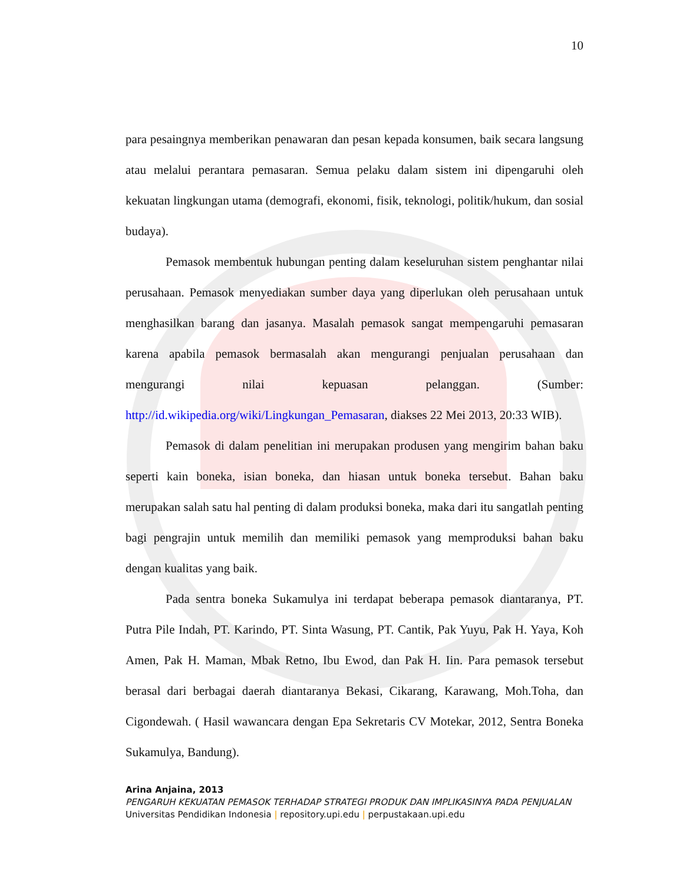10
para pesaingnya memberikan penawaran dan pesan kepada konsumen, baik secara langsung atau melalui perantara pemasaran. Semua pelaku dalam sistem ini dipengaruhi oleh kekuatan lingkungan utama (demografi, ekonomi, fisik, teknologi, politik/hukum, dan sosial budaya).
Pemasok membentuk hubungan penting dalam keseluruhan sistem penghantar nilai perusahaan. Pemasok menyediakan sumber daya yang diperlukan oleh perusahaan untuk menghasilkan barang dan jasanya. Masalah pemasok sangat mempengaruhi pemasaran karena apabila pemasok bermasalah akan mengurangi penjualan perusahaan dan mengurangi nilai kepuasan pelanggan. (Sumber: http://id.wikipedia.org/wiki/Lingkungan_Pemasaran, diakses 22 Mei 2013, 20:33 WIB).
Pemasok di dalam penelitian ini merupakan produsen yang mengirim bahan baku seperti kain boneka, isian boneka, dan hiasan untuk boneka tersebut. Bahan baku merupakan salah satu hal penting di dalam produksi boneka, maka dari itu sangatlah penting bagi pengrajin untuk memilih dan memiliki pemasok yang memproduksi bahan baku dengan kualitas yang baik.
Pada sentra boneka Sukamulya ini terdapat beberapa pemasok diantaranya, PT. Putra Pile Indah, PT. Karindo, PT. Sinta Wasung, PT. Cantik, Pak Yuyu, Pak H. Yaya, Koh Amen, Pak H. Maman, Mbak Retno, Ibu Ewod, dan Pak H. Iin. Para pemasok tersebut berasal dari berbagai daerah diantaranya Bekasi, Cikarang, Karawang, Moh.Toha, dan Cigondewah. ( Hasil wawancara dengan Epa Sekretaris CV Motekar, 2012, Sentra Boneka Sukamulya, Bandung).
Arina Anjaina, 2013
PENGARUH KEKUATAN PEMASOK TERHADAP STRATEGI PRODUK DAN IMPLIKASINYA PADA PENJUALAN
Universitas Pendidikan Indonesia | repository.upi.edu | perpustakaan.upi.edu